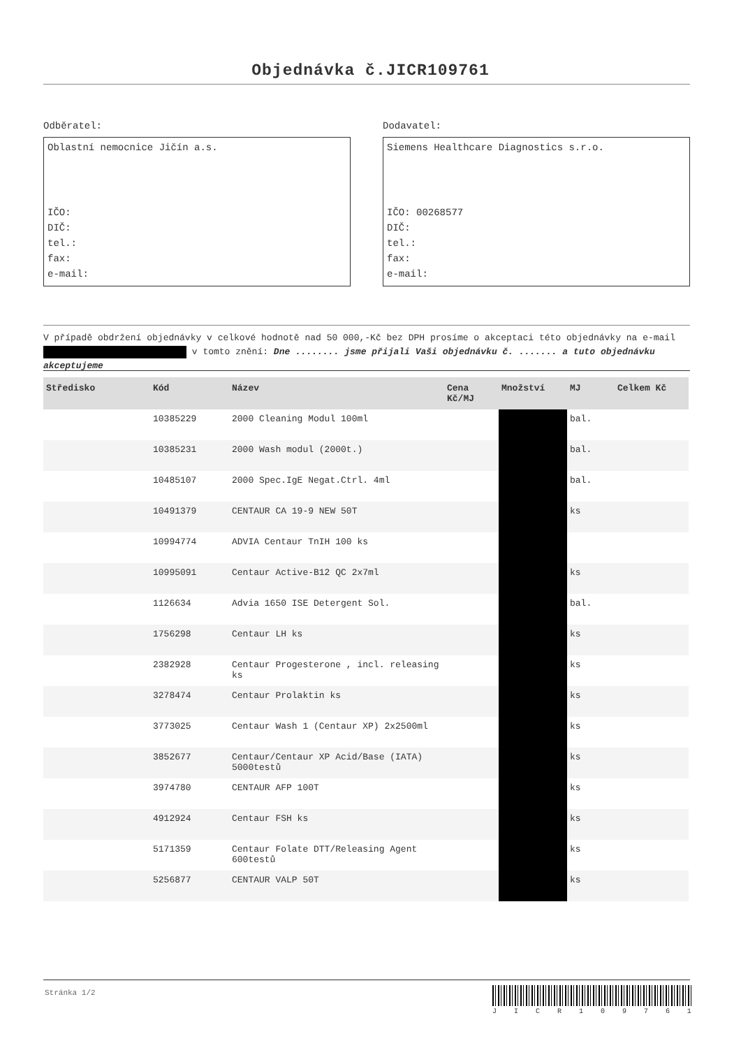Objednávka č.JICR109761
Odběratel:
Oblastní nemocnice Jičín a.s.
IČO:
DIČ:
tel.:
fax:
e-mail:
Dodavatel:
Siemens Healthcare Diagnostics s.r.o.
IČO: 00268577
DIČ:
tel.:
fax:
e-mail:
V případě obdržení objednávky v celkové hodnotě nad 50 000,-Kč bez DPH prosíme o akceptaci této objednávky na e-mail v tomto znění: Dne ........ jsme přijali Vaši objednávku č. ....... a tuto objednávku akceptujeme
| Středisko | Kód | Název | Cena Kč/MJ | Množství | MJ | Celkem Kč |
| --- | --- | --- | --- | --- | --- | --- |
| | 10385229 | 2000 Cleaning Modul 100ml | | | bal. | |
| | 10385231 | 2000 Wash modul (2000t.) | | | bal. | |
| | 10485107 | 2000 Spec.IgE Negat.Ctrl. 4ml | | | bal. | |
| | 10491379 | CENTAUR CA 19-9 NEW 50T | | | ks | |
| | 10994774 | ADVIA Centaur TnIH 100 ks | | | | |
| | 10995091 | Centaur Active-B12 QC 2x7ml | | | ks | |
| | 1126634 | Advia 1650 ISE Detergent Sol. | | | bal. | |
| | 1756298 | Centaur LH ks | | | ks | |
| | 2382928 | Centaur Progesterone , incl. releasing ks | | | ks | |
| | 3278474 | Centaur Prolaktin ks | | | ks | |
| | 3773025 | Centaur Wash 1 (Centaur XP) 2x2500ml | | | ks | |
| | 3852677 | Centaur/Centaur XP Acid/Base (IATA) 5000testů | | | ks | |
| | 3974780 | CENTAUR AFP 100T | | | ks | |
| | 4912924 | Centaur FSH ks | | | ks | |
| | 5171359 | Centaur Folate DTT/Releasing Agent 600testů | | | ks | |
| | 5256877 | CENTAUR VALP 50T | | | ks | |
Stránka 1/2
J I C R 1 0 9 7 6 1